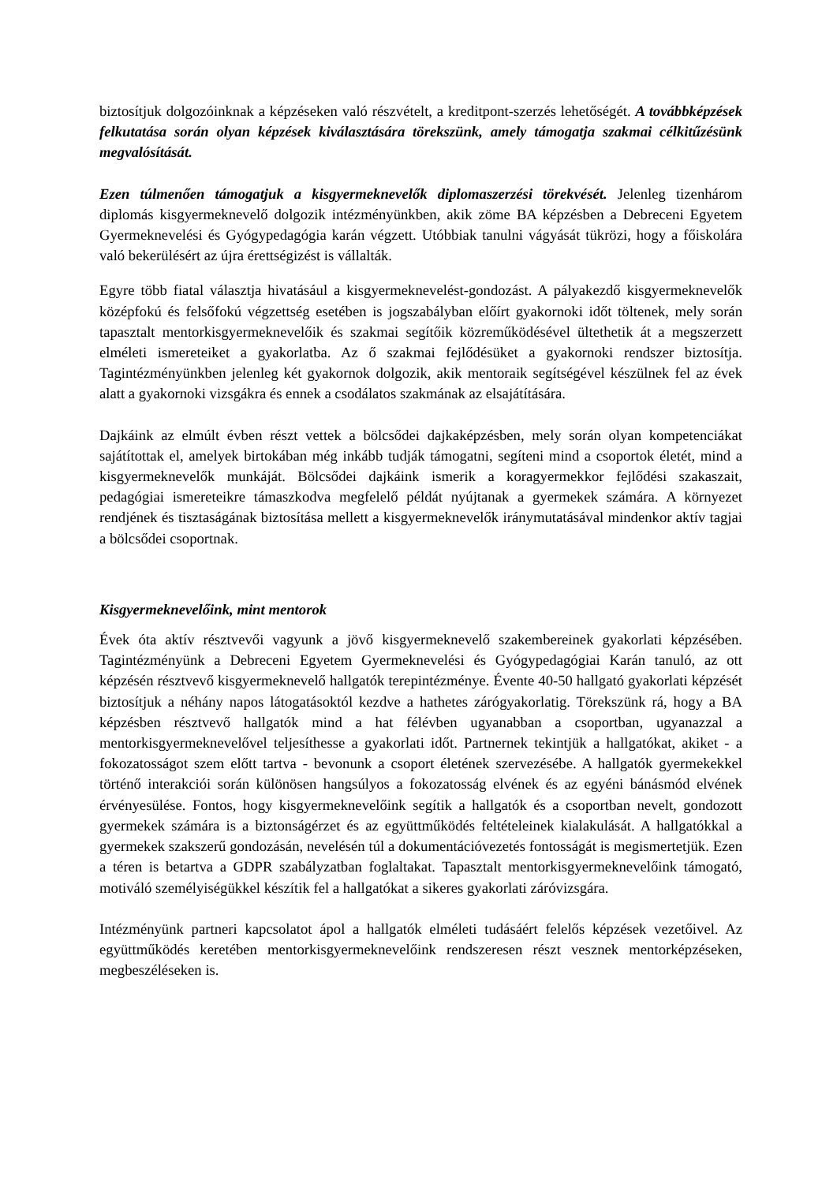biztosítjuk dolgozóinknak a képzéseken való részvételt, a kreditpont-szerzés lehetőségét. A továbbképzések felkutatása során olyan képzések kiválasztására törekszünk, amely támogatja szakmai célkitűzésünk megvalósítását.
Ezen túlmenően támogatjuk a kisgyermeknevelők diplomaszerzési törekvését. Jelenleg tizenhárom diplomás kisgyermeknevelő dolgozik intézményünkben, akik zöme BA képzésben a Debreceni Egyetem Gyermeknevelési és Gyógypedagógia karán végzett. Utóbbiak tanulni vágyását tükrözi, hogy a főiskolára való bekerülésért az újra érettségizést is vállalták.
Egyre több fiatal választja hivatásául a kisgyermeknevelést-gondozást. A pályakezdő kisgyermeknevelők középfokú és felsőfokú végzettség esetében is jogszabályban előírt gyakornoki időt töltenek, mely során tapasztalt mentorkisgyermeknevelőik és szakmai segítőik közreműködésével ültethetik át a megszerzett elméleti ismereteiket a gyakorlatba. Az ő szakmai fejlődésüket a gyakornoki rendszer biztosítja. Tagintézményünkben jelenleg két gyakornok dolgozik, akik mentoraik segítségével készülnek fel az évek alatt a gyakornoki vizsgákra és ennek a csodálatos szakmának az elsajátítására.
Dajkáink az elmúlt évben részt vettek a bölcsődei dajkaképzésben, mely során olyan kompetenciákat sajátítottak el, amelyek birtokában még inkább tudják támogatni, segíteni mind a csoportok életét, mind a kisgyermeknevelők munkáját. Bölcsődei dajkáink ismerik a koragyermekkor fejlődési szakaszait, pedagógiai ismereteikre támaszkodva megfelelő példát nyújtanak a gyermekek számára. A környezet rendjének és tisztaságának biztosítása mellett a kisgyermeknevelők iránymutatásával mindenkor aktív tagjai a bölcsődei csoportnak.
Kisgyermeknevelőink, mint mentorok
Évek óta aktív résztvevői vagyunk a jövő kisgyermeknevelő szakembereinek gyakorlati képzésében. Tagintézményünk a Debreceni Egyetem Gyermeknevelési és Gyógypedagógiai Karán tanuló, az ott képzésén résztvevő kisgyermeknevelő hallgatók terepintézménye. Évente 40-50 hallgató gyakorlati képzését biztosítjuk a néhány napos látogatásoktól kezdve a hathetes zárógyakorlatig. Törekszünk rá, hogy a BA képzésben résztvevő hallgatók mind a hat félévben ugyanabban a csoportban, ugyanazzal a mentorkisgyermeknevelővel teljesíthesse a gyakorlati időt. Partnernek tekintjük a hallgatókat, akiket - a fokozatosságot szem előtt tartva - bevonunk a csoport életének szervezésébe. A hallgatók gyermekekkel történő interakciói során különösen hangsúlyos a fokozatosság elvének és az egyéni bánásmód elvének érvényesülése. Fontos, hogy kisgyermeknevelőink segítik a hallgatók és a csoportban nevelt, gondozott gyermekek számára is a biztonságérzet és az együttműködés feltételeinek kialakulását. A hallgatókkal a gyermekek szakszerű gondozásán, nevelésén túl a dokumentációvezetés fontosságát is megismertetjük. Ezen a téren is betartva a GDPR szabályzatban foglaltakat. Tapasztalt mentorkisgyermeknevelőink támogató, motiváló személyiségükkel készítik fel a hallgatókat a sikeres gyakorlati záróvizsgára.
Intézményünk partneri kapcsolatot ápol a hallgatók elméleti tudásáért felelős képzések vezetőivel. Az együttműködés keretében mentorkisgyermeknevelőink rendszeresen részt vesznek mentorképzéseken, megbeszéléseken is.